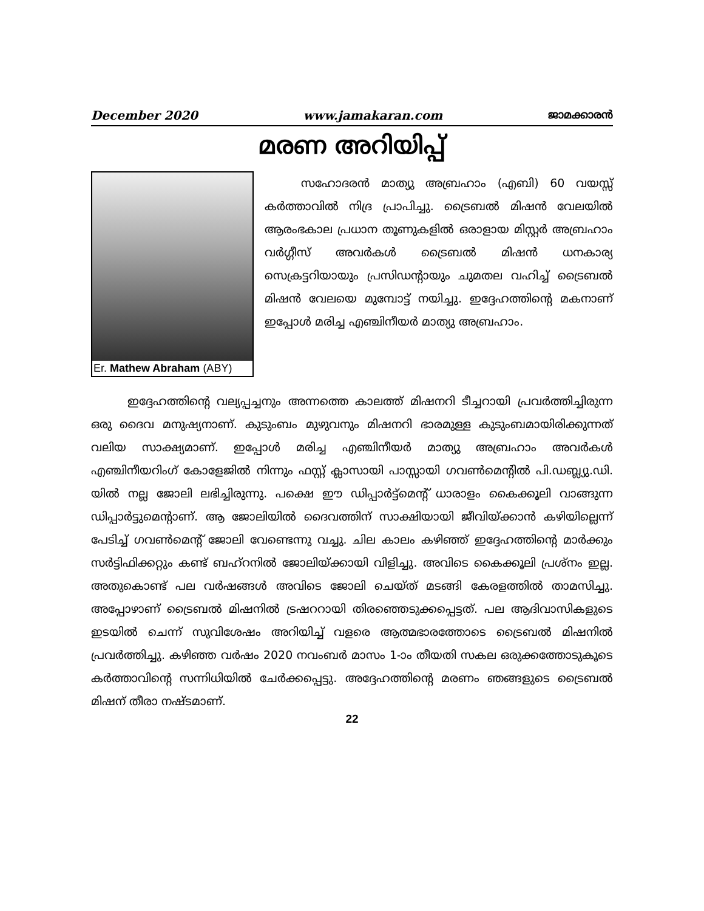December 2020 www.jamakaran.com ജാമക്കാരൻ
മരണ അറിയിപ്പ്
Er. Mathew Abraham (ABY)
സഹോദരൻ മാത്യു അബ്രഹാം (എബി) 60 വയസ്സ് കർത്താവിൽ നിദ്ര പ്രാപിച്ചു. ട്രൈബൽ മിഷൻ വേലയിൽ ആരംഭകാല പ്രധാന തൂണുകളിൽ ഒരാളായ മിസ്റ്റർ അബ്രഹാം വർഗ്ഗീസ് അവർകൾ ട്രൈബൽ മിഷൻ ധനകാര്യ സെക്രട്ടറിയായും പ്രസിഡന്റായും ചുമതല വഹിച്ച് ട്രൈബൽ മിഷൻ വേലയെ മുമ്പോട്ട് നയിച്ചു. ഇദ്ദേഹത്തിന്റെ മകനാണ് ഇപ്പോൾ മരിച്ച എഞ്ചിനീയർ മാത്യു അബ്രഹാം.
ഇദ്ദേഹത്തിന്റെ വല്യപ്പച്ചനും അന്നത്തെ കാലത്ത് മിഷനറി ടീച്ചറായി പ്രവർത്തിച്ചിരുന്ന ഒരു ദൈവ മനുഷ്യനാണ്. കുടുംബം മുഴുവനും മിഷനറി ഭാരമുള്ള കുടുംബമായിരിക്കുന്നത് വലിയ സാക്ഷ്യമാണ്. ഇപ്പോൾ മരിച്ച എഞ്ചിനീയർ മാത്യു അബ്രഹാം അവർകൾ എഞ്ചിനീയറിംഗ് കോളേജിൽ നിന്നും ഫസ്റ്റ് ക്ലാസായി പാസ്സായി ഗവൺമെന്റിൽ പി.ഡബ്ല്യു.ഡി. യിൽ നല്ല ജോലി ലഭിച്ചിരുന്നു. പക്ഷെ ഈ ഡിപ്പാർട്ട്മെന്റ് ധാരാളം കൈക്കൂലി വാങ്ങുന്ന ഡിപ്പാർട്ടുമെന്റാണ്. ആ ജോലിയിൽ ദൈവത്തിന് സാക്ഷിയായി ജീവിയ്ക്കാൻ കഴിയില്ലെന്ന് പേടിച്ച് ഗവൺമെന്റ് ജോലി വേണ്ടെന്നു വച്ചു. ചില കാലം കഴിഞ്ഞ് ഇദ്ദേഹത്തിന്റെ മാർക്കും സർട്ടിഫിക്കറ്റും കണ്ട് ബഹ്റനിൽ ജോലിയ്ക്കായി വിളിച്ചു. അവിടെ കൈക്കൂലി പ്രശ്നം ഇല്ല. അതുകൊണ്ട് പല വർഷങ്ങൾ അവിടെ ജോലി ചെയ്ത് മടങ്ങി കേരളത്തിൽ താമസിച്ചു. അപ്പോഴാണ് ട്രൈബൽ മിഷനിൽ ട്രഷററായി തിരഞ്ഞെടുക്കപ്പെട്ടത്. പല ആദിവാസികളുടെ ഇടയിൽ ചെന്ന് സുവിശേഷം അറിയിച്ച് വളരെ ആത്മഭാരത്തോടെ ട്രൈബൽ മിഷനിൽ പ്രവർത്തിച്ചു. കഴിഞ്ഞ വർഷം 2020 നവംബർ മാസം 1-ാം തീയതി സകല ഒരുക്കത്തോടുകൂടെ കർത്താവിന്റെ സന്നിധിയിൽ ചേർക്കപ്പെട്ടു. അദ്ദേഹത്തിന്റെ മരണം ഞങ്ങളുടെ ട്രൈബൽ മിഷന് തീരാ നഷ്ടമാണ്.
22